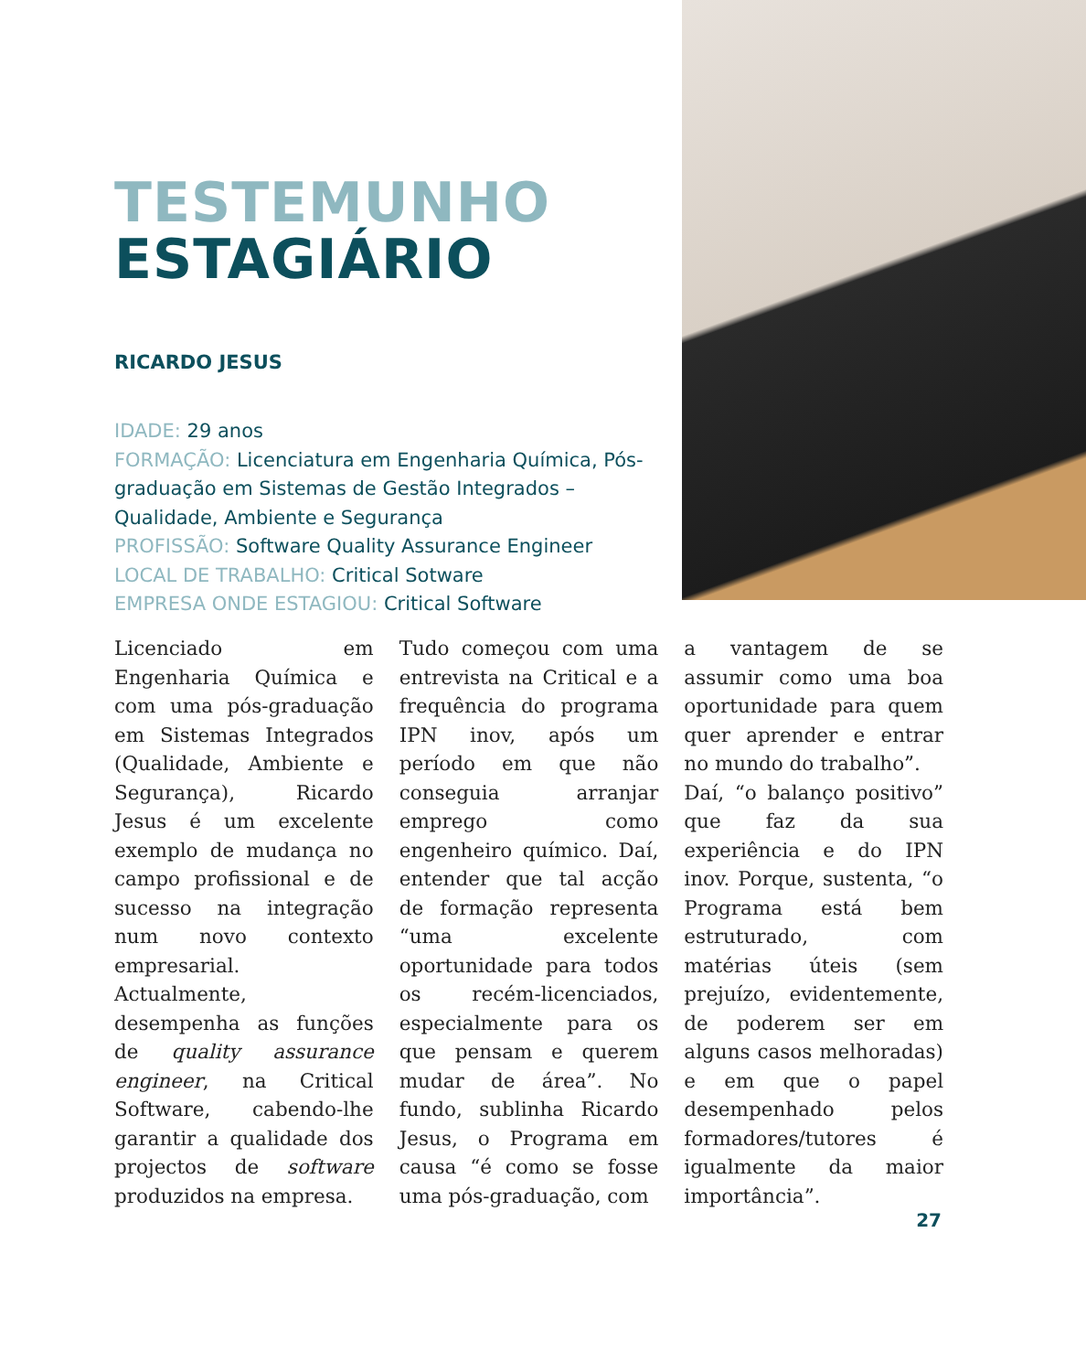TESTEMUNHO
ESTAGIÁRIO
RICARDO JESUS
IDADE: 29 anos
FORMAÇÃO: Licenciatura em Engenharia Química, Pós-graduação em Sistemas de Gestão Integrados – Qualidade, Ambiente e Segurança
PROFISSÃO: Software Quality Assurance Engineer
LOCAL DE TRABALHO: Critical Sotware
EMPRESA ONDE ESTAGIOU: Critical Software
Licenciado em Engenharia Química e com uma pós-graduação em Sistemas Integrados (Qualidade, Ambiente e Segurança), Ricardo Jesus é um excelente exemplo de mudança no campo profissional e de sucesso na integração num novo contexto empresarial. Actualmente, desempenha as funções de quality assurance engineer, na Critical Software, cabendo-lhe garantir a qualidade dos projectos de software produzidos na empresa.
Tudo começou com uma entrevista na Critical e a frequência do programa IPN inov, após um período em que não conseguia arranjar emprego como engenheiro químico. Daí, entender que tal acção de formação representa “uma excelente oportunidade para todos os recém-licenciados, especialmente para os que pensam e querem mudar de área”. No fundo, sublinha Ricardo Jesus, o Programa em causa “é como se fosse uma pós-graduação, com
a vantagem de se assumir como uma boa oportunidade para quem quer aprender e entrar no mundo do trabalho”.
Daí, “o balanço positivo” que faz da sua experiência e do IPN inov. Porque, sustenta, “o Programa está bem estruturado, com matérias úteis (sem prejuízo, evidentemente, de poderem ser em alguns casos melhoradas) e em que o papel desempenhado pelos formadores/tutores é igualmente da maior importância”.
27